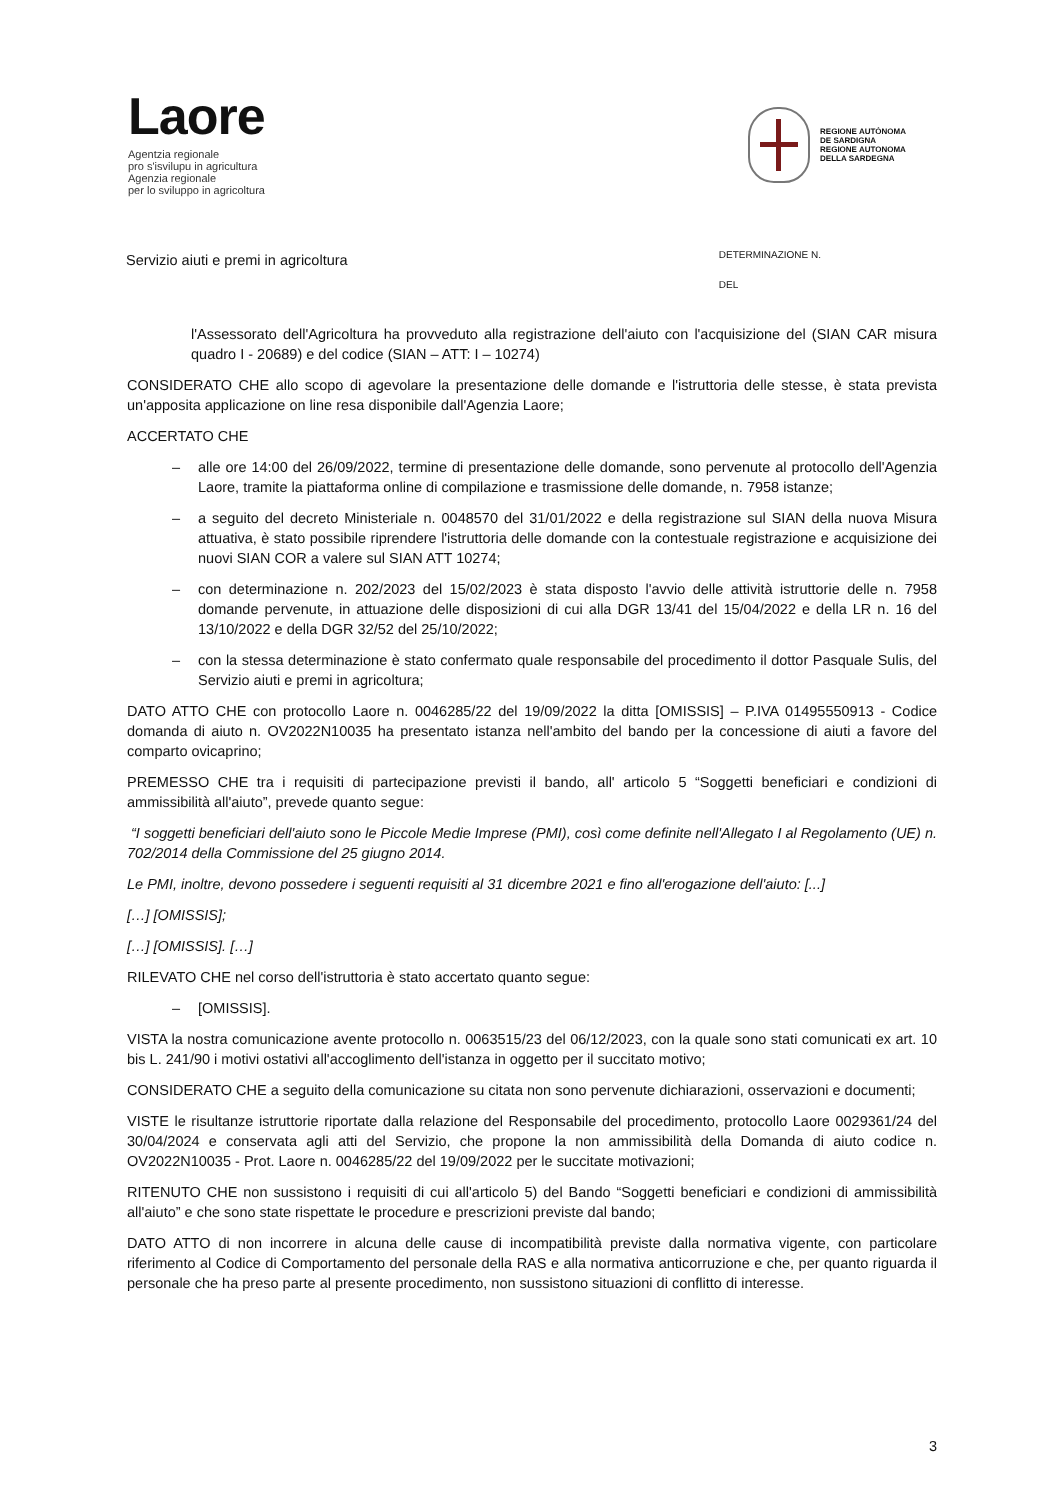Laore
Agentzia regionale
pro s'isvilupu in agricultura
Agenzia regionale
per lo sviluppo in agricoltura
REGIONE AUTÒNOMA
DE SARDIGNA
REGIONE AUTONOMA
DELLA SARDEGNA
Servizio aiuti e premi in agricoltura
DETERMINAZIONE N.
DEL
l'Assessorato dell'Agricoltura ha provveduto alla registrazione dell'aiuto con l'acquisizione del (SIAN CAR misura quadro I - 20689) e del codice (SIAN – ATT: I – 10274)
CONSIDERATO CHE allo scopo di agevolare la presentazione delle domande e l'istruttoria delle stesse, è stata prevista un'apposita applicazione on line resa disponibile dall'Agenzia Laore;
ACCERTATO CHE
– alle ore 14:00 del 26/09/2022, termine di presentazione delle domande, sono pervenute al protocollo dell'Agenzia Laore, tramite la piattaforma online di compilazione e trasmissione delle domande, n. 7958 istanze;
– a seguito del decreto Ministeriale n. 0048570 del 31/01/2022 e della registrazione sul SIAN della nuova Misura attuativa, è stato possibile riprendere l'istruttoria delle domande con la contestuale registrazione e acquisizione dei nuovi SIAN COR a valere sul SIAN ATT 10274;
– con determinazione n. 202/2023 del 15/02/2023 è stata disposto l'avvio delle attività istruttorie delle n. 7958 domande pervenute, in attuazione delle disposizioni di cui alla DGR 13/41 del 15/04/2022 e della LR n. 16 del 13/10/2022 e della DGR 32/52 del 25/10/2022;
– con la stessa determinazione è stato confermato quale responsabile del procedimento il dottor Pasquale Sulis, del Servizio aiuti e premi in agricoltura;
DATO ATTO CHE con protocollo Laore n. 0046285/22 del 19/09/2022 la ditta [OMISSIS] – P.IVA 01495550913 - Codice domanda di aiuto n. OV2022N10035 ha presentato istanza nell'ambito del bando per la concessione di aiuti a favore del comparto ovicaprino;
PREMESSO CHE tra i requisiti di partecipazione previsti il bando, all' articolo 5 “Soggetti beneficiari e condizioni di ammissibilità all'aiuto”, prevede quanto segue:
“I soggetti beneficiari dell'aiuto sono le Piccole Medie Imprese (PMI), così come definite nell'Allegato I al Regolamento (UE) n. 702/2014 della Commissione del 25 giugno 2014.
Le PMI, inoltre, devono possedere i seguenti requisiti al 31 dicembre 2021 e fino all'erogazione dell'aiuto: [...]
[…] [OMISSIS];
[…] [OMISSIS]. […]
RILEVATO CHE nel corso dell'istruttoria è stato accertato quanto segue:
– [OMISSIS].
VISTA la nostra comunicazione avente protocollo n. 0063515/23 del 06/12/2023, con la quale sono stati comunicati ex art. 10 bis L. 241/90 i motivi ostativi all'accoglimento dell'istanza in oggetto per il succitato motivo;
CONSIDERATO CHE a seguito della comunicazione su citata non sono pervenute dichiarazioni, osservazioni e documenti;
VISTE le risultanze istruttorie riportate dalla relazione del Responsabile del procedimento, protocollo Laore 0029361/24 del 30/04/2024 e conservata agli atti del Servizio, che propone la non ammissibilità della Domanda di aiuto codice n. OV2022N10035 - Prot. Laore n. 0046285/22 del 19/09/2022 per le succitate motivazioni;
RITENUTO CHE non sussistono i requisiti di cui all'articolo 5) del Bando “Soggetti beneficiari e condizioni di ammissibilità all'aiuto” e che sono state rispettate le procedure e prescrizioni previste dal bando;
DATO ATTO di non incorrere in alcuna delle cause di incompatibilità previste dalla normativa vigente, con particolare riferimento al Codice di Comportamento del personale della RAS e alla normativa anticorruzione e che, per quanto riguarda il personale che ha preso parte al presente procedimento, non sussistono situazioni di conflitto di interesse.
3